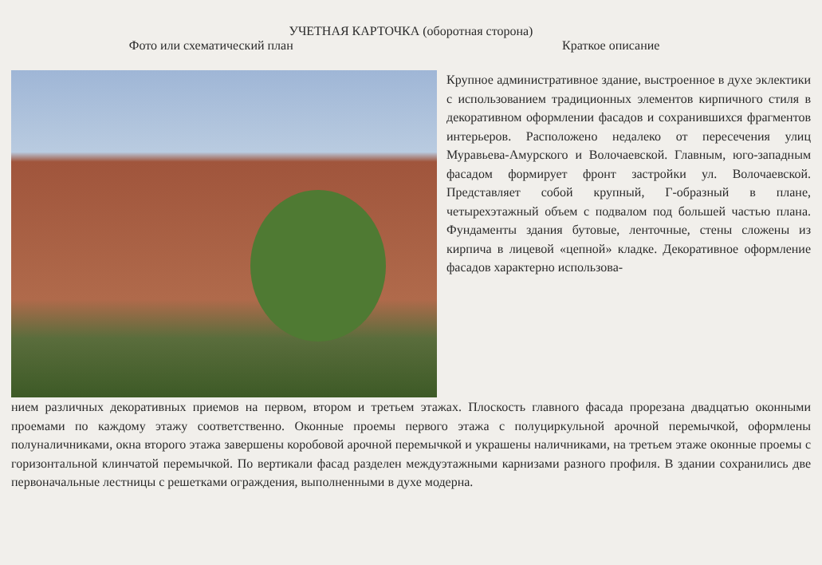УЧЕТНАЯ КАРТОЧКА (оборотная сторона)
Фото или схематический план Краткое описание
Крупное административное здание, выстроенное в духе эклектики с использованием традиционных элементов кирпичного стиля в декоративном оформлении фасадов и сохранившихся фрагментов интерьеров. Расположено недалеко от пересечения улиц Муравьева-Амурского и Волочаевской. Главным, юго-западным фасадом формирует фронт застройки ул. Волочаевской. Представляет собой крупный, Г-образный в плане, четырехэтажный объем с подвалом под большей частью плана. Фундаменты здания бутовые, ленточные, стены сложены из кирпича в лицевой «цепной» кладке. Декоративное оформление фасадов характерно использова-
нием различных декоративных приемов на первом, втором и третьем этажах. Плоскость главного фасада прорезана двадцатью оконными проемами по каждому этажу соответственно. Оконные проемы первого этажа с полуциркульной арочной перемычкой, оформлены полуналичниками, окна второго этажа завершены коробовой арочной перемычкой и украшены наличниками, на третьем этаже оконные проемы с горизонтальной клинчатой перемычкой. По вертикали фасад разделен междуэтажными карнизами разного профиля. В здании сохранились две первоначальные лестницы с решетками ограждения, выполненными в духе модерна.